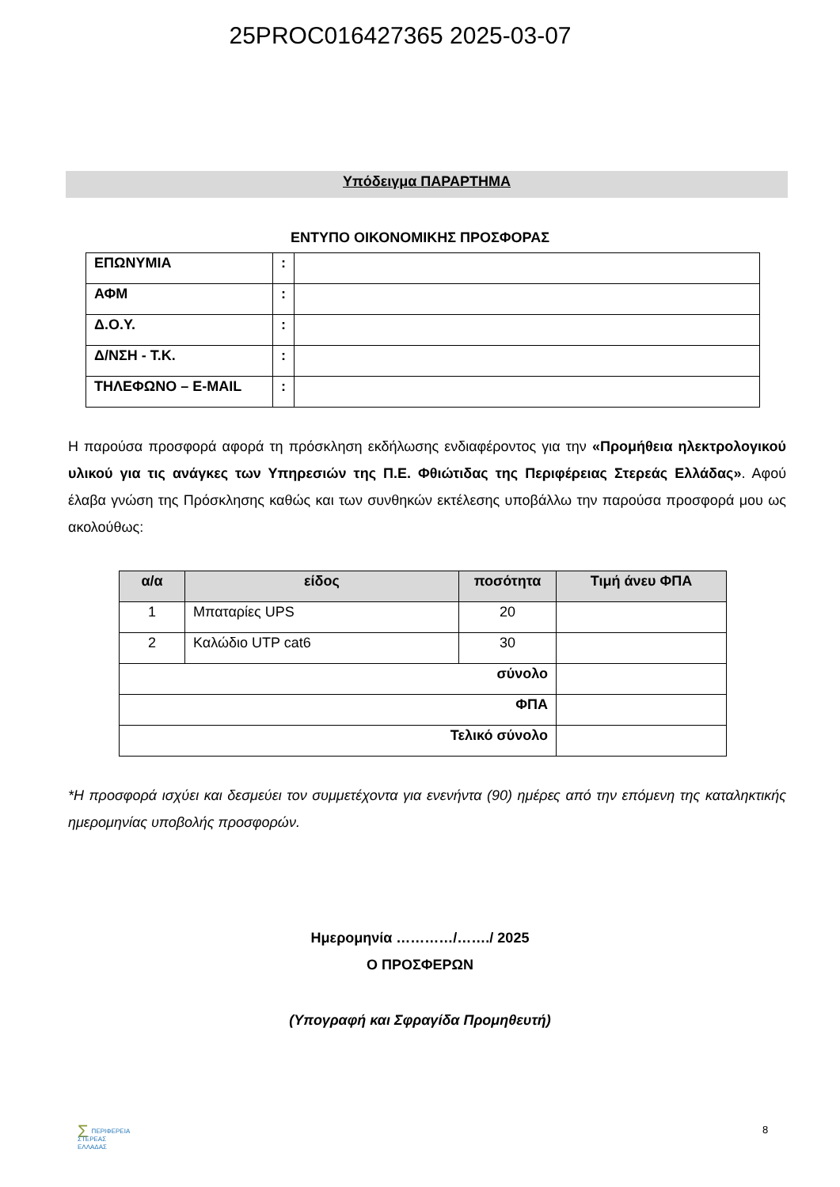25PROC016427365 2025-03-07
Υπόδειγμα ΠΑΡΑΡΤΗΜΑ
ΕΝΤΥΠΟ ΟΙΚΟΝΟΜΙΚΗΣ ΠΡΟΣΦΟΡΑΣ
| ΕΠΩΝΥΜΙΑ | : | |
| ΑΦΜ | : | |
| Δ.Ο.Υ. | : | |
| Δ/ΝΣΗ - Τ.Κ. | : | |
| ΤΗΛΕΦΩΝΟ – E-MAIL | : | |
Η παρούσα προσφορά αφορά τη πρόσκληση εκδήλωσης ενδιαφέροντος για την «Προμήθεια ηλεκτρολογικού υλικού για τις ανάγκες των Υπηρεσιών της Π.Ε. Φθιώτιδας της Περιφέρειας Στερεάς Ελλάδας». Αφού έλαβα γνώση της Πρόσκλησης καθώς και των συνθηκών εκτέλεσης υποβάλλω την παρούσα προσφορά μου ως ακολούθως:
| α/α | είδος | ποσότητα | Τιμή άνευ ΦΠΑ |
| --- | --- | --- | --- |
| 1 | Μπαταρίες UPS | 20 | |
| 2 | Καλώδιο UTP cat6 | 30 | |
| σύνολο | | | |
| ΦΠΑ | | | |
| Τελικό σύνολο | | | |
*Η προσφορά ισχύει και δεσμεύει τον συμμετέχοντα για ενενήντα (90) ημέρες από την επόμενη της καταληκτικής ημερομηνίας υποβολής προσφορών.
Ημερομηνία …………/……./ 2025
Ο ΠΡΟΣΦΕΡΩΝ
(Υπογραφή και Σφραγίδα Προμηθευτή)
ΣΠΕΡΙΦΕΡΕΙΑ
ΣΤΕΡΕΑΣ
ΕΛΛΑΔΑΣ
8